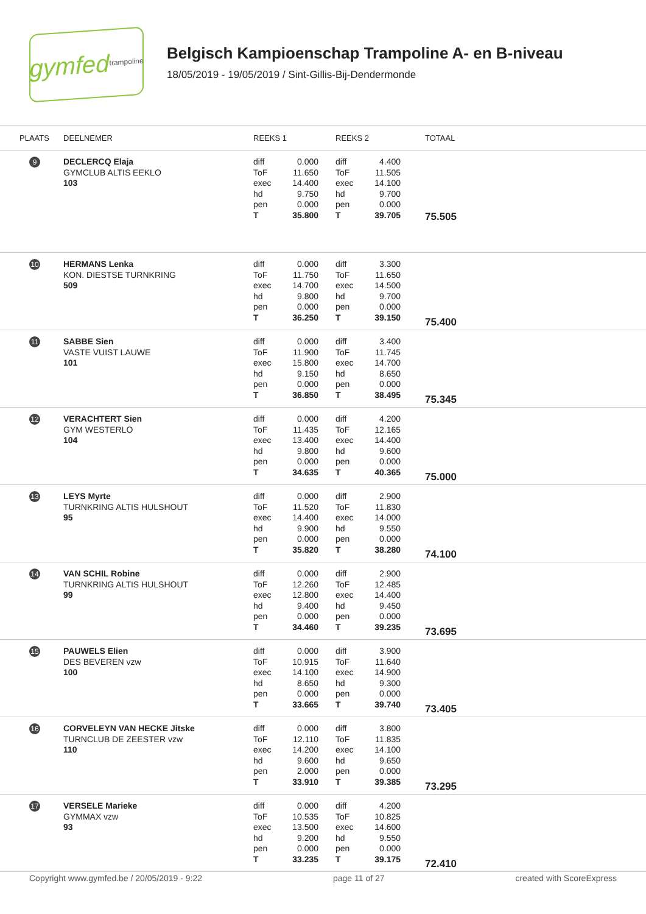gymfed trampoline
Belgisch Kampioenschap Trampoline A- en B-niveau
18/05/2019 - 19/05/2019 / Sint-Gillis-Bij-Dendermonde
| PLAATS | DEELNEMER | REEKS 1 | REEKS 2 | TOTAAL |
| --- | --- | --- | --- | --- |
| 9 | DECLERCQ Elaja GYMCLUB ALTIS EEKLO 103 | diff 0.000 ToF 11.650 exec 14.400 hd 9.750 pen 0.000 T 35.800 | diff 4.400 ToF 11.505 exec 14.100 hd 9.700 pen 0.000 T 39.705 | 75.505 |
| 10 | HERMANS Lenka KON. DIESTSE TURNKRING 509 | diff 0.000 ToF 11.750 exec 14.700 hd 9.800 pen 0.000 T 36.250 | diff 3.300 ToF 11.650 exec 14.500 hd 9.700 pen 0.000 T 39.150 | 75.400 |
| 11 | SABBE Sien VASTE VUIST LAUWE 101 | diff 0.000 ToF 11.900 exec 15.800 hd 9.150 pen 0.000 T 36.850 | diff 3.400 ToF 11.745 exec 14.700 hd 8.650 pen 0.000 T 38.495 | 75.345 |
| 12 | VERACHTERT Sien GYM WESTERLO 104 | diff 0.000 ToF 11.435 exec 13.400 hd 9.800 pen 0.000 T 34.635 | diff 4.200 ToF 12.165 exec 14.400 hd 9.600 pen 0.000 T 40.365 | 75.000 |
| 13 | LEYS Myrte TURNKRING ALTIS HULSHOUT 95 | diff 0.000 ToF 11.520 exec 14.400 hd 9.900 pen 0.000 T 35.820 | diff 2.900 ToF 11.830 exec 14.000 hd 9.550 pen 0.000 T 38.280 | 74.100 |
| 14 | VAN SCHIL Robine TURNKRING ALTIS HULSHOUT 99 | diff 0.000 ToF 12.260 exec 12.800 hd 9.400 pen 0.000 T 34.460 | diff 2.900 ToF 12.485 exec 14.400 hd 9.450 pen 0.000 T 39.235 | 73.695 |
| 15 | PAUWELS Elien DES BEVEREN vzw 100 | diff 0.000 ToF 10.915 exec 14.100 hd 8.650 pen 0.000 T 33.665 | diff 3.900 ToF 11.640 exec 14.900 hd 9.300 pen 0.000 T 39.740 | 73.405 |
| 16 | CORVELEYN VAN HECKE Jitske TURNCLUB DE ZEESTER vzw 110 | diff 0.000 ToF 12.110 exec 14.200 hd 9.600 pen 2.000 T 33.910 | diff 3.800 ToF 11.835 exec 14.100 hd 9.650 pen 0.000 T 39.385 | 73.295 |
| 17 | VERSELE Marieke GYMMAX vzw 93 | diff 0.000 ToF 10.535 exec 13.500 hd 9.200 pen 0.000 T 33.235 | diff 4.200 ToF 10.825 exec 14.600 hd 9.550 pen 0.000 T 39.175 | 72.410 |
Copyright www.gymfed.be / 20/05/2019 - 9:22 page 11 of 27 created with ScoreExpress